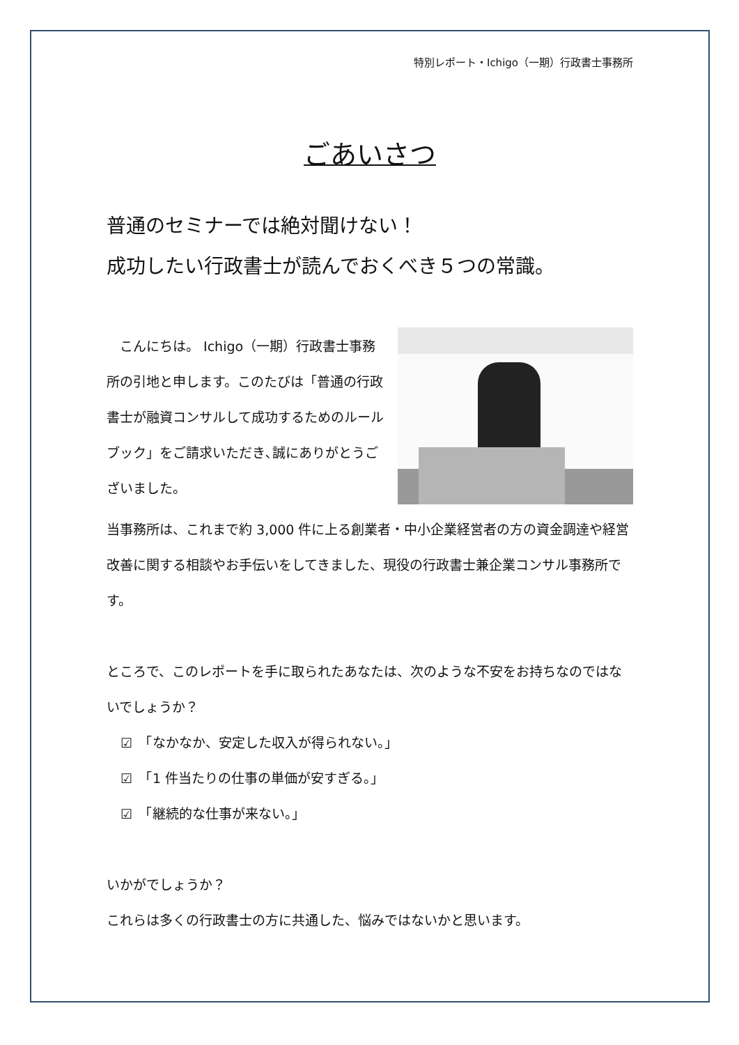特別レポート・Ichigo（一期）行政書士事務所
ごあいさつ
普通のセミナーでは絶対聞けない！
成功したい行政書士が読んでおくべき５つの常識。
　こんにちは。 Ichigo（一期）行政書士事務所の引地と申します。このたびは「普通の行政書士が融資コンサルして成功するためのルールブック」をご請求いただき､誠にありがとうございました。
当事務所は、これまで約 3,000 件に上る創業者・中小企業経営者の方の資金調達や経営改善に関する相談やお手伝いをしてきました、現役の行政書士兼企業コンサル事務所です。
ところで、このレポートを手に取られたあなたは、次のような不安をお持ちなのではないでしょうか？
☑　「なかなか、安定した収入が得られない。」
☑　「1 件当たりの仕事の単価が安すぎる。」
☑　「継続的な仕事が来ない。」
いかがでしょうか？
これらは多くの行政書士の方に共通した、悩みではないかと思います。